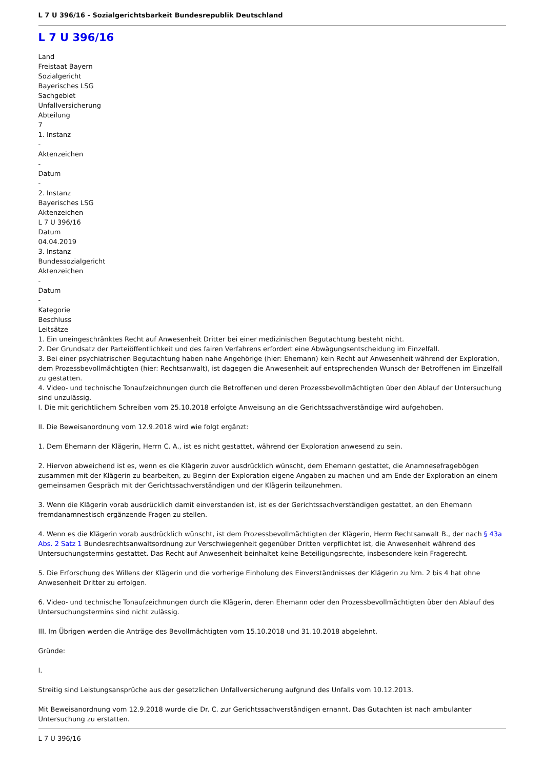L 7 U 396/16 - Sozialgerichtsbarkeit Bundesrepublik Deutschland
L 7 U 396/16
Land
Freistaat Bayern
Sozialgericht
Bayerisches LSG
Sachgebiet
Unfallversicherung
Abteilung
7
1. Instanz
-
Aktenzeichen
-
Datum
-
2. Instanz
Bayerisches LSG
Aktenzeichen
L 7 U 396/16
Datum
04.04.2019
3. Instanz
Bundessozialgericht
Aktenzeichen
-
Datum
-
Kategorie
Beschluss
Leitsätze
1. Ein uneingeschränktes Recht auf Anwesenheit Dritter bei einer medizinischen Begutachtung besteht nicht.
2. Der Grundsatz der Parteiöffentlichkeit und des fairen Verfahrens erfordert eine Abwägungsentscheidung im Einzelfall.
3. Bei einer psychiatrischen Begutachtung haben nahe Angehörige (hier: Ehemann) kein Recht auf Anwesenheit während der Exploration, dem Prozessbevollmächtigten (hier: Rechtsanwalt), ist dagegen die Anwesenheit auf entsprechenden Wunsch der Betroffenen im Einzelfall zu gestatten.
4. Video- und technische Tonaufzeichnungen durch die Betroffenen und deren Prozessbevollmächtigten über den Ablauf der Untersuchung sind unzulässig.
I. Die mit gerichtlichem Schreiben vom 25.10.2018 erfolgte Anweisung an die Gerichtssachverständige wird aufgehoben.
II. Die Beweisanordnung vom 12.9.2018 wird wie folgt ergänzt:
1. Dem Ehemann der Klägerin, Herrn C. A., ist es nicht gestattet, während der Exploration anwesend zu sein.
2. Hiervon abweichend ist es, wenn es die Klägerin zuvor ausdrücklich wünscht, dem Ehemann gestattet, die Anamnesefragebögen zusammen mit der Klägerin zu bearbeiten, zu Beginn der Exploration eigene Angaben zu machen und am Ende der Exploration an einem gemeinsamen Gespräch mit der Gerichtssachverständigen und der Klägerin teilzunehmen.
3. Wenn die Klägerin vorab ausdrücklich damit einverstanden ist, ist es der Gerichtssachverständigen gestattet, an den Ehemann fremdanamnestisch ergänzende Fragen zu stellen.
4. Wenn es die Klägerin vorab ausdrücklich wünscht, ist dem Prozessbevollmächtigten der Klägerin, Herrn Rechtsanwalt B., der nach § 43a Abs. 2 Satz 1 Bundesrechtsanwaltsordnung zur Verschwiegenheit gegenüber Dritten verpflichtet ist, die Anwesenheit während des Untersuchungstermins gestattet. Das Recht auf Anwesenheit beinhaltet keine Beteiligungsrechte, insbesondere kein Fragerecht.
5. Die Erforschung des Willens der Klägerin und die vorherige Einholung des Einverständnisses der Klägerin zu Nrn. 2 bis 4 hat ohne Anwesenheit Dritter zu erfolgen.
6. Video- und technische Tonaufzeichnungen durch die Klägerin, deren Ehemann oder den Prozessbevollmächtigten über den Ablauf des Untersuchungstermins sind nicht zulässig.
III. Im Übrigen werden die Anträge des Bevollmächtigten vom 15.10.2018 und 31.10.2018 abgelehnt.
Gründe:
I.
Streitig sind Leistungsansprüche aus der gesetzlichen Unfallversicherung aufgrund des Unfalls vom 10.12.2013.
Mit Beweisanordnung vom 12.9.2018 wurde die Dr. C. zur Gerichtssachverständigen ernannt. Das Gutachten ist nach ambulanter Untersuchung zu erstatten.
L 7 U 396/16